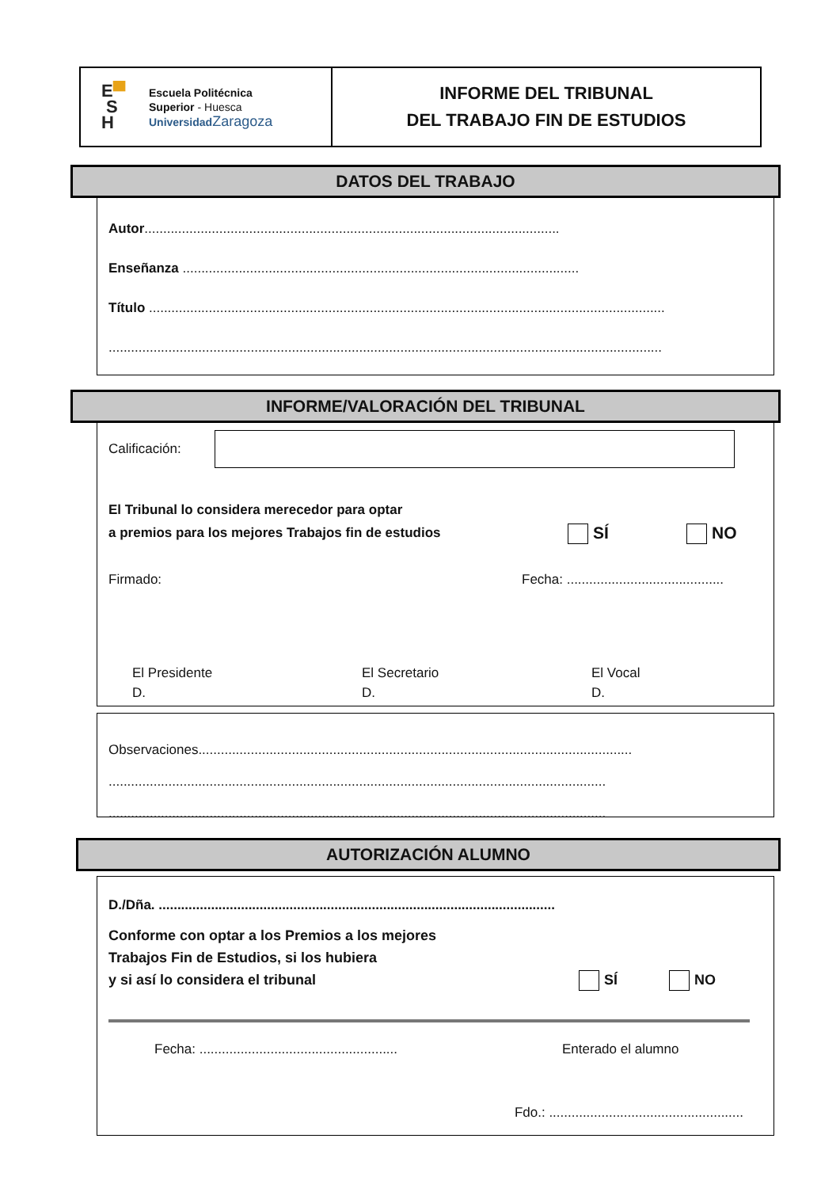E▀
S
H
Escuela Politécnica
Superior - Huesca
Universidad Zaragoza
INFORME DEL TRIBUNAL
DEL TRABAJO FIN DE ESTUDIOS
DATOS DEL TRABAJO
Autor...............................................................................................................
Enseñanza ..........................................................................................................
Título ..........................................................................................................................................
....................................................................................................................................................
INFORME/VALORACIÓN DEL TRIBUNAL
Calificación:
El Tribunal lo considera merecedor para optar
a premios para los mejores Trabajos fin de estudios
SÍ
NO
Firmado: Fecha: ..........................................
El Presidente
D.
El Secretario
D.
El Vocal
D.
Observaciones....................................................................................................................
.....................................................................................................................................
.....................................................................................................................................
AUTORIZACIÓN ALUMNO
D./Dña. ..........................................................................................................
Conforme con optar a los Premios a los mejores
Trabajos Fin de Estudios, si los hubiera
y si así lo considera el tribunal
SÍ
NO
Fecha: ..................................................... Enterado el alumno
Fdo.: ....................................................